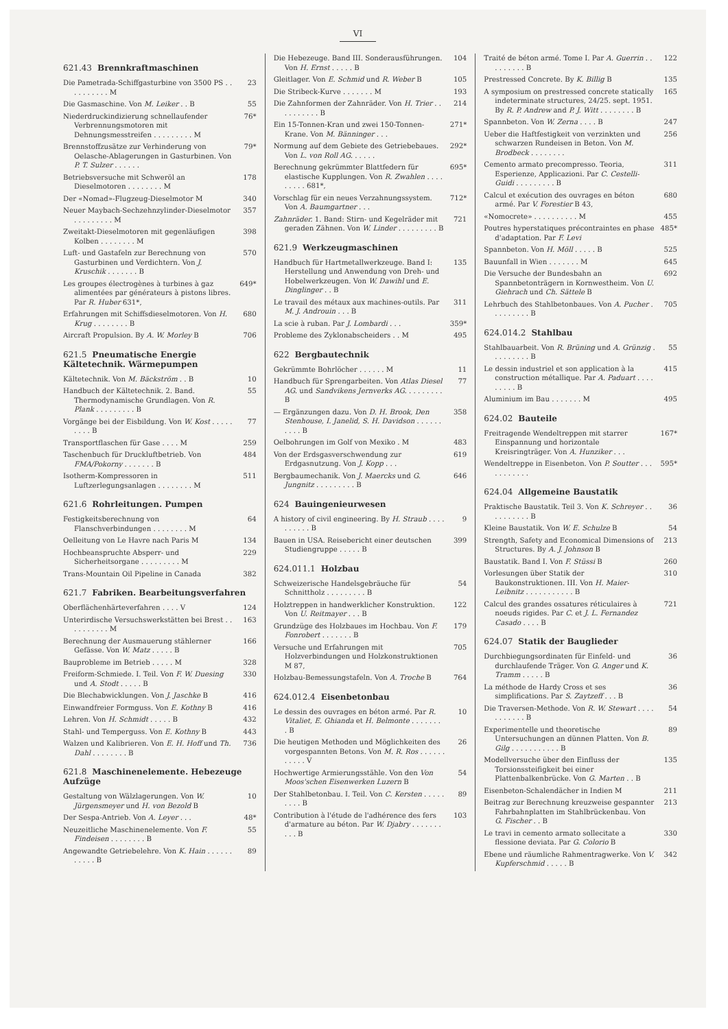VI
621.43 Brennkraftmaschinen
Die Pametrada-Schiffgasturbine von 3500 PS . . . . . . . . . . M
23
Die Gasmaschine. Von M. Leiker . . B
55
Niederdruckindizierung schnellaufender Verbrennungsmotoren mit Dehnungsmesstreifen . . . . . . . . . M
76*
Brennstoffzusätze zur Verhinderung von Oelasche-Ablagerungen in Gasturbinen. Von P. T. Sulzer . . . . . .
79*
Betriebsversuche mit Schweröl an Dieselmotoren . . . . . . . . M
178
Der «Nomad»-Flugzeug-Dieselmotor M
340
Neuer Maybach-Sechzehnzylinder-Dieselmotor . . . . . . . . . M
357
Zweitakt-Dieselmotoren mit gegenläufigen Kolben . . . . . . . . M
398
Luft- und Gastafeln zur Berechnung von Gasturbinen und Verdichtern. Von J. Kruschik . . . . . . . B
570
Les groupes électrogènes à turbines à gaz alimentées par générateurs à pistons libres. Par R. Huber 631*,
649*
Erfahrungen mit Schiffsdieselmotoren. Von H. Krug . . . . . . . . B
680
Aircraft Propulsion. By A. W. Morley B
706
621.5 Pneumatische Energie
Kältetechnik. Wärmepumpen
Kältetechnik. Von M. Bäckström . . B
10
Handbuch der Kältetechnik. 2. Band. Thermodynamische Grundlagen. Von R. Plank . . . . . . . . . B
55
Vorgänge bei der Eisbildung. Von W. Kost . . . . . . . . . B
77
Transportflaschen für Gase . . . . M
259
Taschenbuch für Druckluftbetrieb. Von FMA/Pokorny . . . . . . . B
484
Isotherm-Kompressoren in Luftzerlegungsanlagen . . . . . . . . M
511
621.6 Rohrleitungen. Pumpen
Festigkeitsberechnung von Flanschverbindungen . . . . . . . . M
64
Oelleitung von Le Havre nach Paris M
134
Hochbeanspruchte Absperr- und Sicherheitsorgane . . . . . . . . . M
229
Trans-Mountain Oil Pipeline in Canada
382
621.7 Fabriken. Bearbeitungsverfahren
Oberflächenhärteverfahren . . . . V
124
Unterirdische Versuchswerkstätten bei Brest . . . . . . . . . . M
163
Berechnung der Ausmauerung stählerner Gefässe. Von W. Matz . . . . . B
166
Bauprobleme im Betrieb . . . . . M
328
Freiform-Schmiede. I. Teil. Von F. W. Duesing und A. Stodt . . . . . B
330
Die Blechabwicklungen. Von J. Jaschke B
416
Einwandfreier Formguss. Von E. Kothny B
416
Lehren. Von H. Schmidt . . . . . B
432
Stahl- und Temperguss. Von E. Kothny B
443
Walzen und Kalibrieren. Von E. H. Hoff und Th. Dahl . . . . . . . . B
736
621.8 Maschinenelemente. Hebezeuge
Aufzüge
Gestaltung von Wälzlagerungen. Von W. Jürgensmeyer und H. von Bezold B
10
Der Sespa-Antrieb. Von A. Leyer . . .
48*
Neuzeitliche Maschinenelemente. Von F. Findeisen . . . . . . . . B
55
Angewandte Getriebelehre. Von K. Hain . . . . . . . . . . . B
89
Die Hebezeuge. Band III. Sonderausführungen. Von H. Ernst . . . . . B
104
Gleitlager. Von E. Schmid und R. Weber B
105
Die Stribeck-Kurve . . . . . . . M
193
Die Zahnformen der Zahnräder. Von H. Trier . . . . . . . . . . B
214
Ein 15-Tonnen-Kran und zwei 150-Tonnen-Krane. Von M. Bänninger . . .
271*
Normung auf dem Gebiete des Getriebebaues. Von L. von Roll AG. . . . . .
292*
Berechnung gekrümmter Blattfedern für elastische Kupplungen. Von R. Zwahlen . . . . . . . . . 681*,
695*
Vorschlag für ein neues Verzahnungssystem. Von A. Baumgartner . . .
712*
Zahnräder. 1. Band: Stirn- und Kegelräder mit geraden Zähnen. Von W. Linder . . . . . . . . . B
721
621.9 Werkzeugmaschinen
Handbuch für Hartmetallwerkzeuge. Band I: Herstellung und Anwendung von Dreh- und Hobelwerkzeugen. Von W. Dawihl und E. Dinglinger . . B
135
Le travail des métaux aux machines-outils. Par M. J. Androuin . . . B
311
La scie à ruban. Par J. Lombardi . . .
359*
Probleme des Zyklonabscheiders . . M
495
622 Bergbautechnik
Gekrümmte Bohrlöcher . . . . . . M
11
Handbuch für Sprengarbeiten. Von Atlas Diesel AG. und Sandvikens Jernverks AG. . . . . . . . . B
77
— Ergänzungen dazu. Von D. H. Brook, Den Stenhouse, I. Janelid, S. H. Davidson . . . . . . . . . . B
358
Oelbohrungen im Golf von Mexiko . M
483
Von der Erdsgasverschwendung zur Erdgasnutzung. Von J. Kopp . . .
619
Bergbaumechanik. Von J. Maercks und G. Jungnitz . . . . . . . . . B
646
624 Bauingenieurwesen
A history of civil engineering. By H. Straub . . . . . . . . . . B
9
Bauen in USA. Reisebericht einer deutschen Studiengruppe . . . . . B
399
624.011.1 Holzbau
Schweizerische Handelsgebräuche für Schnittholz . . . . . . . . . B
54
Holztreppen in handwerklicher Konstruktion. Von U. Reitmayer . . . B
122
Grundzüge des Holzbaues im Hochbau. Von F. Fonrobert . . . . . . . B
179
Versuche und Erfahrungen mit Holzverbindungen und Holzkonstruktionen M 87,
705
Holzbau-Bemessungstafeln. Von A. Troche B
764
624.012.4 Eisenbetonbau
Le dessin des ouvrages en béton armé. Par R. Vitaliet, E. Ghianda et H. Belmonte . . . . . . . . B
10
Die heutigen Methoden und Möglichkeiten des vorgespannten Betons. Von M. R. Ros . . . . . . . . . . . V
26
Hochwertige Armierungsstähle. Von den Von Moos'schen Eisenwerken Luzern B
54
Der Stahlbetonbau. I. Teil. Von C. Kersten . . . . . . . . . B
89
Contribution à l'étude de l'adhérence des fers d'armature au béton. Par W. Djabry . . . . . . . . . . B
103
Traité de béton armé. Tome I. Par A. Guerrin . . . . . . . . . B
122
Prestressed Concrete. By K. Billig B
135
A symposium on prestressed concrete statically indeterminate structures, 24/25. sept. 1951. By R. P. Andrew and P. J. Witt . . . . . . . . B
165
Spannbeton. Von W. Zerna . . . . B
247
Ueber die Haftfestigkeit von verzinkten und schwarzen Rundeisen in Beton. Von M. Brodbeck . . . . . . . .
256
Cemento armato precompresso. Teoria, Esperienze, Applicazioni. Par C. Cestelli-Guidi . . . . . . . . . B
311
Calcul et exécution des ouvrages en béton armé. Par V. Forestier B 43,
680
«Nomocrete» . . . . . . . . . . M
455
Poutres hyperstatiques précontraintes en phase d'adaptation. Par F. Levi
485*
Spannbeton. Von H. Möll . . . . . B
525
Bauunfall in Wien . . . . . . . M
645
Die Versuche der Bundesbahn an Spannbetonträgern in Kornwestheim. Von U. Giehrach und Ch. Sättele B
692
Lehrbuch des Stahlbetonbaues. Von A. Pucher . . . . . . . . . B
705
624.014.2 Stahlbau
Stahlbauarbeit. Von R. Brüning und A. Grünzig . . . . . . . . . B
55
Le dessin industriel et son application à la construction métallique. Par A. Paduart . . . . . . . . . B
415
Aluminium im Bau . . . . . . . M
495
624.02 Bauteile
Freitragende Wendeltreppen mit starrer Einspannung und horizontale Kreisringträger. Von A. Hunziker . . .
167*
Wendeltreppe in Eisenbeton. Von P. Soutter . . . . . . . . . . .
595*
624.04 Allgemeine Baustatik
Praktische Baustatik. Teil 3. Von K. Schreyer . . . . . . . . . . B
36
Kleine Baustatik. Von W. E. Schulze B
54
Strength, Safety and Economical Dimensions of Structures. By A. J. Johnson B
213
Baustatik. Band I. Von F. Stüssi B
260
Vorlesungen über Statik der Baukonstruktionen. III. Von H. Maier-Leibnitz . . . . . . . . . . . B
310
Calcul des grandes ossatures réticulaires à noeuds rigides. Par C. et J. L. Fernandez Casado . . . . B
721
624.07 Statik der Bauglieder
Durchbiegungsordinaten für Einfeld- und durchlaufende Träger. Von G. Anger und K. Tramm . . . . . B
36
La méthode de Hardy Cross et ses simplifications. Par S. Zaytzeff . . . B
36
Die Traversen-Methode. Von R. W. Stewart . . . . . . . . . . . B
54
Experimentelle und theoretische Untersuchungen an dünnen Platten. Von B. Gilg . . . . . . . . . . . B
89
Modellversuche über den Einfluss der Torsionssteifigkeit bei einer Plattenbalkenbrücke. Von G. Marten . . B
135
Eisenbeton-Schalendächer in Indien M
211
Beitrag zur Berechnung kreuzweise gespannter Fahrbahnplatten im Stahlbrückenbau. Von G. Fischer . . B
213
Le travi in cemento armato sollecitate a flessione deviata. Par G. Colorio B
330
Ebene und räumliche Rahmentragwerke. Von V. Kupferschmid . . . . . B
342